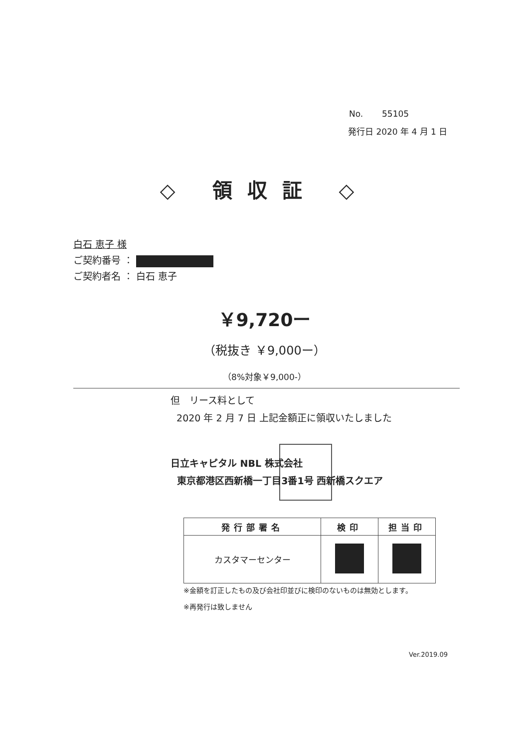No. 55105
発行日 2020 年 4 月 1 日
◇ 領収証 ◇
白石 恵子 様
ご契約番号 ：
ご契約者名 ： 白石 恵子
￥9,720ー
（税抜き ￥9,000ー）
（8%対象￥9,000-）
但　リース料として
2020 年 2 月 7 日 上記金額正に領収いたしました
日立キャピタル NBL 株式会社
東京都港区西新橋一丁目3番1号 西新橋スクエア
| 発行部署名 | 検印 | 担当印 |
| --- | --- | --- |
| カスタマーセンター | | |
※金額を訂正したもの及び会社印並びに検印のないものは無効とします。
※再発行は致しません
Ver.2019.09